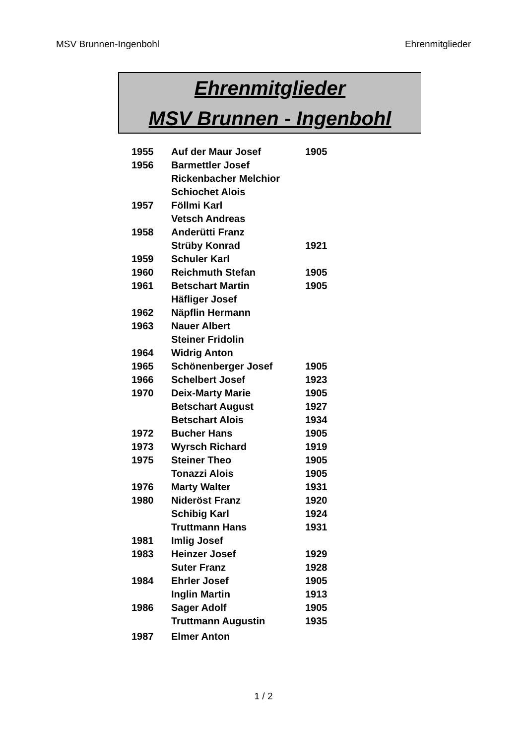MSV Brunnen-Ingenbohl Ehrenmitglieder
Ehrenmitglieder
MSV Brunnen - Ingenbohl
| 1955 | Auf der Maur Josef | 1905 |
| 1956 | Barmettler Josef | |
| | Rickenbacher Melchior | |
| | Schiochet Alois | |
| 1957 | Föllmi Karl | |
| | Vetsch Andreas | |
| 1958 | Anderütti Franz | |
| | Strüby Konrad | 1921 |
| 1959 | Schuler Karl | |
| 1960 | Reichmuth Stefan | 1905 |
| 1961 | Betschart Martin | 1905 |
| | Häfliger Josef | |
| 1962 | Näpflin Hermann | |
| 1963 | Nauer Albert | |
| | Steiner Fridolin | |
| 1964 | Widrig Anton | |
| 1965 | Schönenberger Josef | 1905 |
| 1966 | Schelbert Josef | 1923 |
| 1970 | Deix-Marty Marie | 1905 |
| | Betschart August | 1927 |
| | Betschart Alois | 1934 |
| 1972 | Bucher Hans | 1905 |
| 1973 | Wyrsch Richard | 1919 |
| 1975 | Steiner Theo | 1905 |
| | Tonazzi Alois | 1905 |
| 1976 | Marty Walter | 1931 |
| 1980 | Nideröst Franz | 1920 |
| | Schibig Karl | 1924 |
| | Truttmann Hans | 1931 |
| 1981 | Imlig Josef | |
| 1983 | Heinzer Josef | 1929 |
| | Suter Franz | 1928 |
| 1984 | Ehrler Josef | 1905 |
| | Inglin Martin | 1913 |
| 1986 | Sager Adolf | 1905 |
| | Truttmann Augustin | 1935 |
| 1987 | Elmer Anton | |
1 / 2